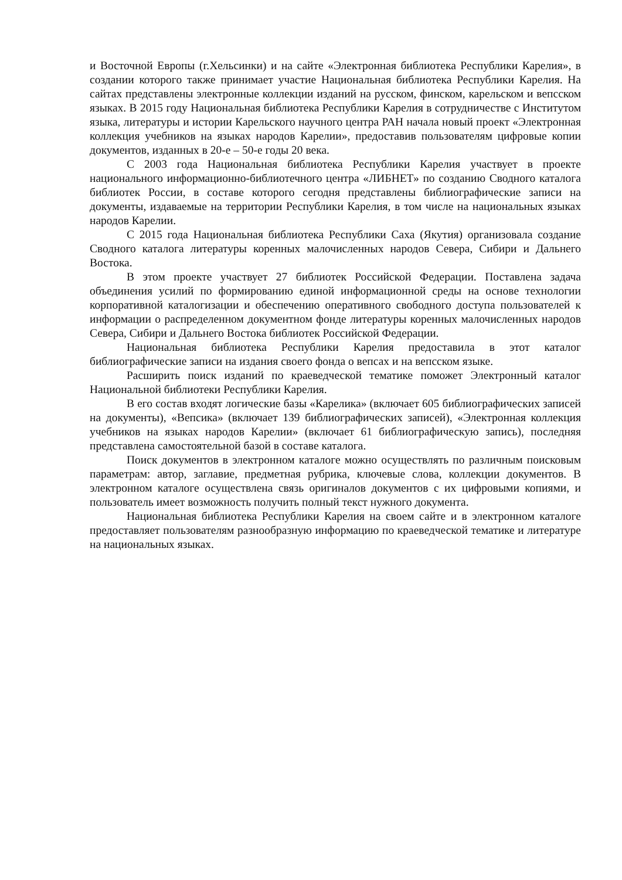и Восточной Европы (г.Хельсинки) и на сайте «Электронная библиотека Республики Карелия», в создании которого также принимает участие Национальная библиотека Республики Карелия. На сайтах представлены электронные коллекции изданий на русском, финском, карельском и вепсском языках. В 2015 году Национальная библиотека Республики Карелия в сотрудничестве с Институтом языка, литературы и истории Карельского научного центра РАН начала новый проект «Электронная коллекция учебников на языках народов Карелии», предоставив пользователям цифровые копии документов, изданных в 20-е – 50-е годы 20 века.
С 2003 года Национальная библиотека Республики Карелия участвует в проекте национального информационно-библиотечного центра «ЛИБНЕТ» по созданию Сводного каталога библиотек России, в составе которого сегодня представлены библиографические записи на документы, издаваемые на территории Республики Карелия, в том числе на национальных языках народов Карелии.
С 2015 года Национальная библиотека Республики Саха (Якутия) организовала создание Сводного каталога литературы коренных малочисленных народов Севера, Сибири и Дальнего Востока.
В этом проекте участвует 27 библиотек Российской Федерации. Поставлена задача объединения усилий по формированию единой информационной среды на основе технологии корпоративной каталогизации и обеспечению оперативного свободного доступа пользователей к информации о распределенном документном фонде литературы коренных малочисленных народов Севера, Сибири и Дальнего Востока библиотек Российской Федерации.
Национальная библиотека Республики Карелия предоставила в этот каталог библиографические записи на издания своего фонда о вепсах и на вепсском языке.
Расширить поиск изданий по краеведческой тематике поможет Электронный каталог Национальной библиотеки Республики Карелия.
В его состав входят логические базы «Карелика» (включает 605 библиографических записей на документы), «Вепсика» (включает 139 библиографических записей), «Электронная коллекция учебников на языках народов Карелии» (включает 61 библиографическую запись), последняя представлена самостоятельной базой в составе каталога.
Поиск документов в электронном каталоге можно осуществлять по различным поисковым параметрам: автор, заглавие, предметная рубрика, ключевые слова, коллекции документов. В электронном каталоге осуществлена связь оригиналов документов с их цифровыми копиями, и пользователь имеет возможность получить полный текст нужного документа.
Национальная библиотека Республики Карелия на своем сайте и в электронном каталоге предоставляет пользователям разнообразную информацию по краеведческой тематике и литературе на национальных языках.